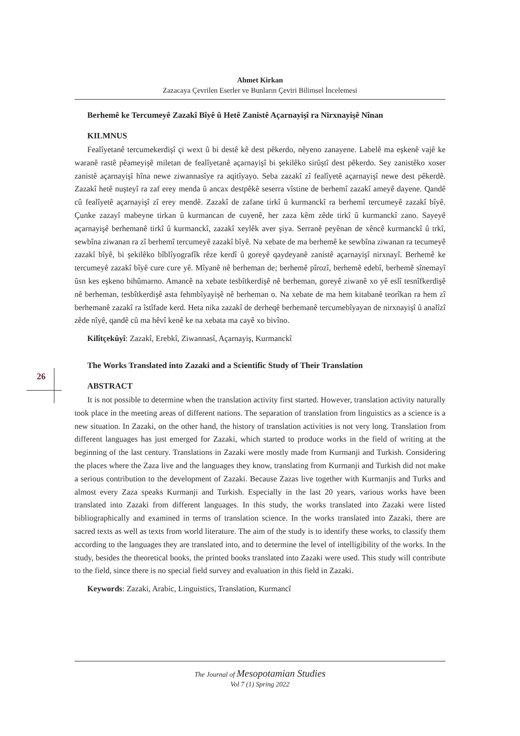Ahmet Kirkan
Zazacaya Çevrilen Eserler ve Bunların Çeviri Bilimsel İncelemesi
26
Berhemê ke Tercumeyê Zazakî Bîyê û Hetê Zanistê Açarnayişî ra Nirxnayişê Nînan
KILMNUS
Fealîyetanê tercumekerdişî çi wext û bi destê kê dest pêkerdo, nêyeno zanayene. Labelê ma eşkenê vajê ke waranê rastê pêameyişê miletan de fealîyetanê açarnayişî bi şekilêko sirûştî dest pêkerdo. Sey zanistêko xoser zanistê açarnayişî hîna newe ziwannasîye ra aqitîyayo. Seba zazakî zî fealîyetê açarnayişî newe dest pêkerdê. Zazakî hetê nuşteyî ra zaf erey menda û ancax destpêkê seserra vîstine de berhemî zazakî ameyê dayene. Qandê cû fealîyetê açarnayişî zî erey mendê. Zazakî de zafane tirkî û kurmanckî ra berhemî tercumeyê zazakî bîyê. Çunke zazayî mabeyne tirkan û kurmancan de cuyenê, her zaza kêm zêde tirkî û kurmanckî zano. Sayeyê açarnayişê berhemanê tirkî û kurmanckî, zazakî xeylêk aver şiya. Serranê peyênan de xêncê kurmanckî û trkî, sewbîna ziwanan ra zî berhemî tercumeyê zazakî bîyê. Na xebate de ma berhemê ke sewbîna ziwanan ra tecumeyê zazakî bîyê, bi şekilêko bîblîyografîk rêze kerdî û goreyê qaydeyanê zanistê açarnayişî nirxnayî. Berhemê ke tercumeyê zazakî bîyê cure cure yê. Mîyanê nê berheman de; berhemê pîrozî, berhemê edebî, berhemê sînemayî ûsn kes eşkeno bihûmarno. Amancê na xebate tesbîtkerdişê nê berheman, goreyê ziwanê xo yê eslî tesnîfkerdişê nê berheman, tesbîtkerdişê asta fehmbîyayişê nê berheman o. Na xebate de ma hem kitabanê teorîkan ra hem zî berhemanê zazakî ra îstîfade kerd. Heta nika zazakî de derheqê berhemanê tercumebîyayan de nirxnayişî û analîzî zêde nîyê, qandê cû ma hêvî kenê ke na xebata ma cayê xo bivîno.
Kilîtçekûyî: Zazakî, Erebkî, Ziwannasî, Açarnayiş, Kurmanckî
The Works Translated into Zazaki and a Scientific Study of Their Translation
ABSTRACT
It is not possible to determine when the translation activity first started. However, translation activity naturally took place in the meeting areas of different nations. The separation of translation from linguistics as a science is a new situation. In Zazaki, on the other hand, the history of translation activities is not very long. Translation from different languages has just emerged for Zazaki, which started to produce works in the field of writing at the beginning of the last century. Translations in Zazaki were mostly made from Kurmanji and Turkish. Considering the places where the Zaza live and the languages they know, translating from Kurmanji and Turkish did not make a serious contribution to the development of Zazaki. Because Zazas live together with Kurmanjis and Turks and almost every Zaza speaks Kurmanji and Turkish. Especially in the last 20 years, various works have been translated into Zazaki from different languages. In this study, the works translated into Zazaki were listed bibliographically and examined in terms of translation science. In the works translated into Zazaki, there are sacred texts as well as texts from world literature. The aim of the study is to identify these works, to classify them according to the languages they are translated into, and to determine the level of intelligibility of the works. In the study, besides the theoretical books, the printed books translated into Zazaki were used. This study will contribute to the field, since there is no special field survey and evaluation in this field in Zazaki.
Keywords: Zazaki, Arabic, Linguistics, Translation, Kurmancî
The Journal of Mesopotamian Studies
Vol 7 (1) Spring 2022